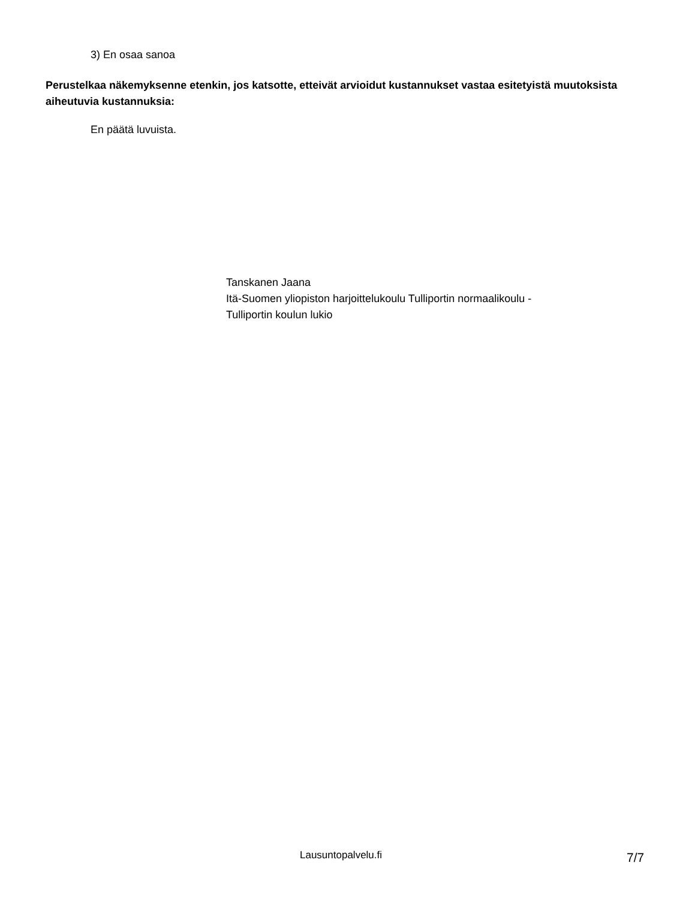3) En osaa sanoa
Perustelkaa näkemyksenne etenkin, jos katsotte, etteivät arvioidut kustannukset vastaa esitetyistä muutoksista aiheutuvia kustannuksia:
En päätä luvuista.
Tanskanen Jaana
Itä-Suomen yliopiston harjoittelukoulu Tulliportin normaalikoulu -
Tulliportin koulun lukio
Lausuntopalvelu.fi 7/7